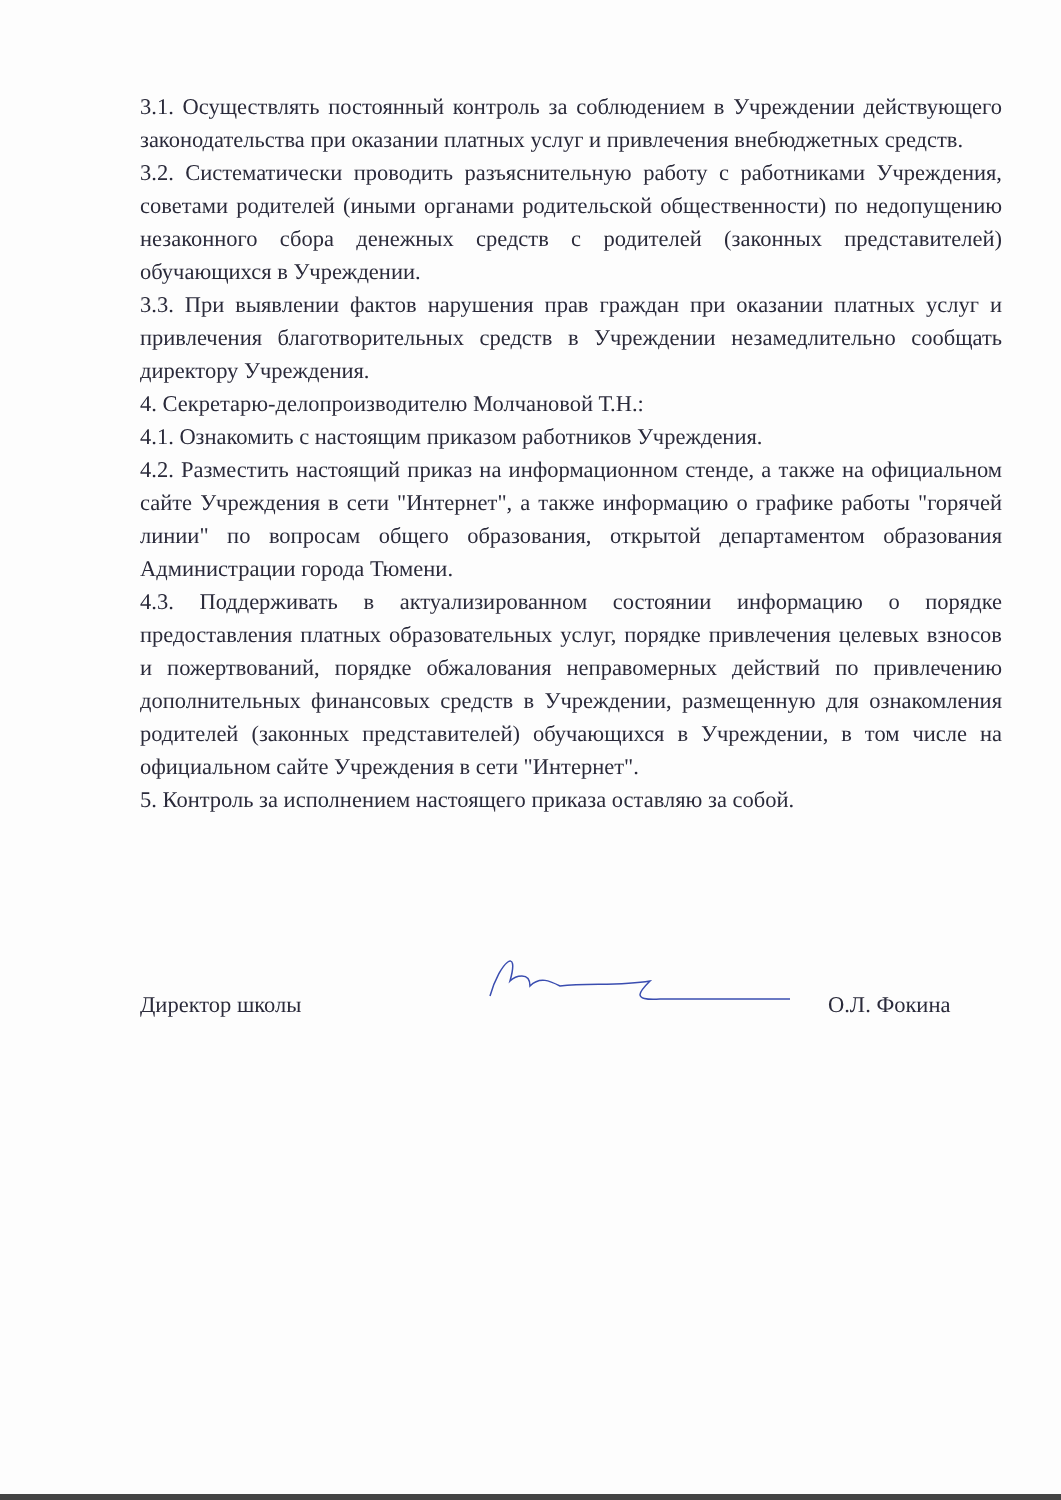3.1. Осуществлять постоянный контроль за соблюдением в Учреждении действующего законодательства при оказании платных услуг и привлечения внебюджетных средств.
3.2. Систематически проводить разъяснительную работу с работниками Учреждения, советами родителей (иными органами родительской общественности) по недопущению незаконного сбора денежных средств с родителей (законных представителей) обучающихся в Учреждении.
3.3. При выявлении фактов нарушения прав граждан при оказании платных услуг и привлечения благотворительных средств в Учреждении незамедлительно сообщать директору Учреждения.
4. Секретарю-делопроизводителю Молчановой Т.Н.:
4.1. Ознакомить с настоящим приказом работников Учреждения.
4.2. Разместить настоящий приказ на информационном стенде, а также на официальном сайте Учреждения в сети "Интернет", а также информацию о графике работы "горячей линии" по вопросам общего образования, открытой департаментом образования Администрации города Тюмени.
4.3. Поддерживать в актуализированном состоянии информацию о порядке предоставления платных образовательных услуг, порядке привлечения целевых взносов и пожертвований, порядке обжалования неправомерных действий по привлечению дополнительных финансовых средств в Учреждении, размещенную для ознакомления родителей (законных представителей) обучающихся в Учреждении, в том числе на официальном сайте Учреждения в сети "Интернет".
5. Контроль за исполнением настоящего приказа оставляю за собой.
Директор школы
О.Л. Фокина